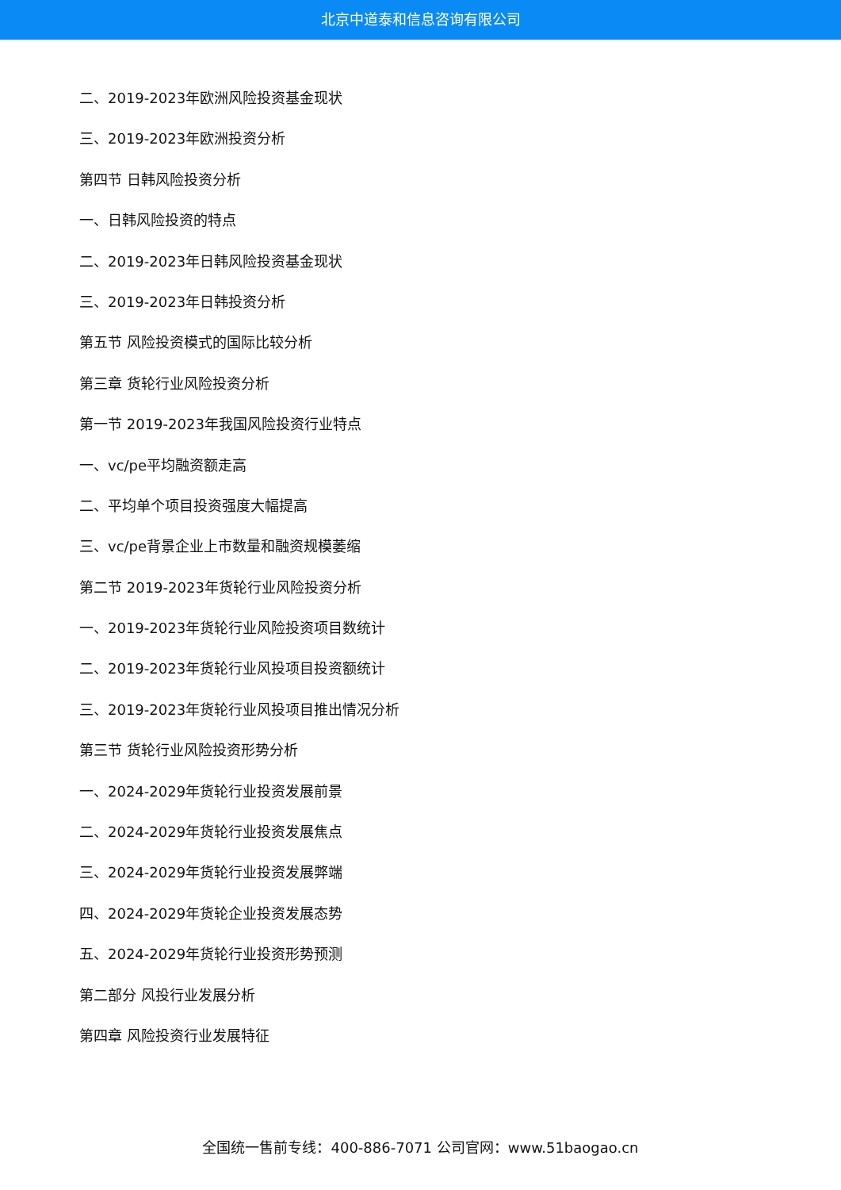北京中道泰和信息咨询有限公司
二、2019-2023年欧洲风险投资基金现状
三、2019-2023年欧洲投资分析
第四节 日韩风险投资分析
一、日韩风险投资的特点
二、2019-2023年日韩风险投资基金现状
三、2019-2023年日韩投资分析
第五节 风险投资模式的国际比较分析
第三章 货轮行业风险投资分析
第一节 2019-2023年我国风险投资行业特点
一、vc/pe平均融资额走高
二、平均单个项目投资强度大幅提高
三、vc/pe背景企业上市数量和融资规模萎缩
第二节 2019-2023年货轮行业风险投资分析
一、2019-2023年货轮行业风险投资项目数统计
二、2019-2023年货轮行业风投项目投资额统计
三、2019-2023年货轮行业风投项目推出情况分析
第三节 货轮行业风险投资形势分析
一、2024-2029年货轮行业投资发展前景
二、2024-2029年货轮行业投资发展焦点
三、2024-2029年货轮行业投资发展弊端
四、2024-2029年货轮企业投资发展态势
五、2024-2029年货轮行业投资形势预测
第二部分 风投行业发展分析
第四章 风险投资行业发展特征
全国统一售前专线：400-886-7071 公司官网：www.51baogao.cn